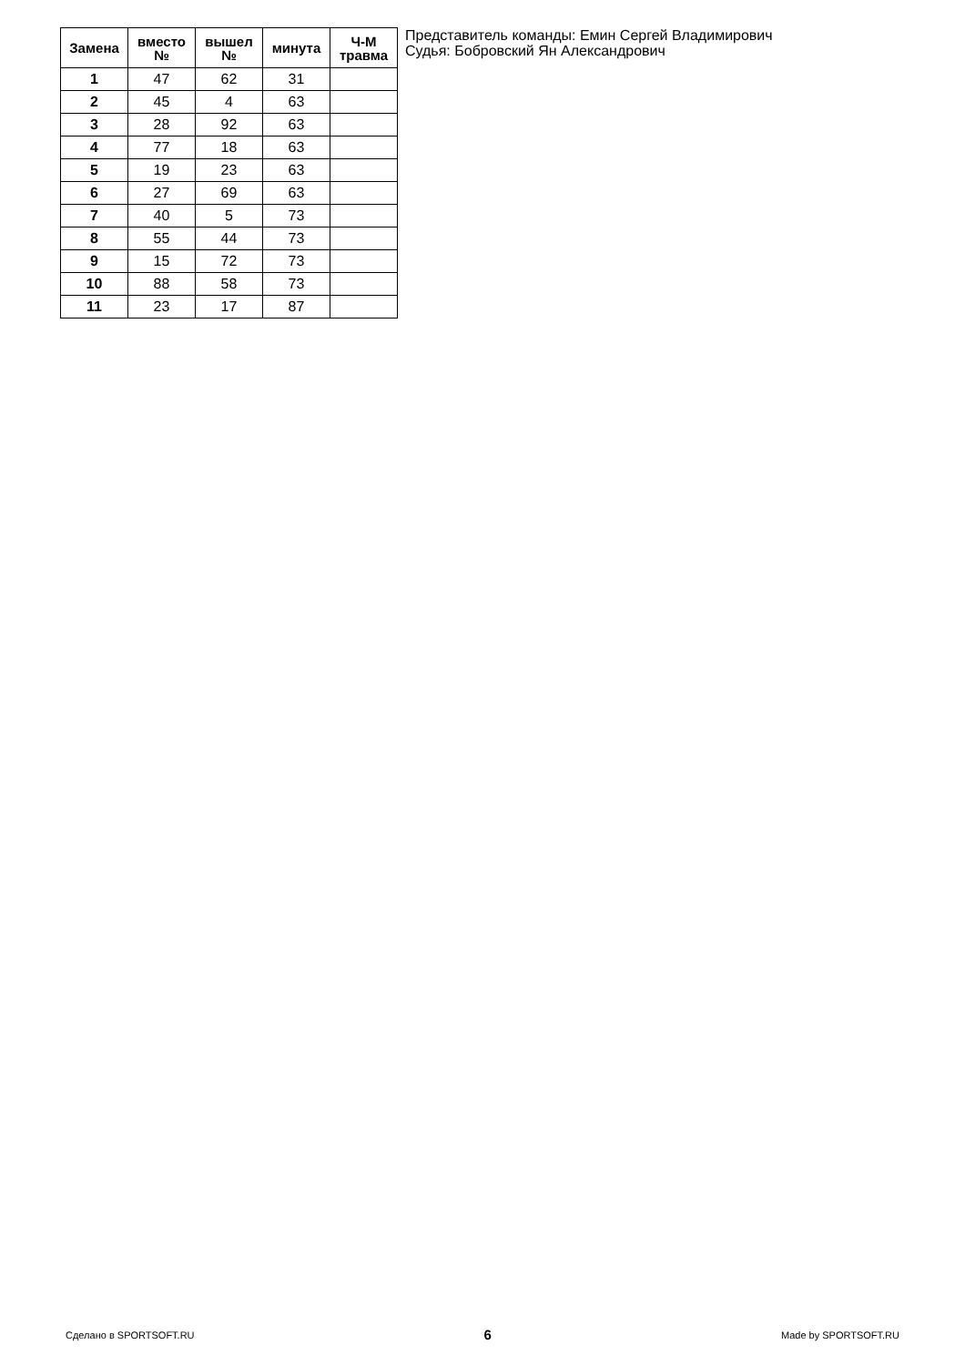| Замена | вместо № | вышел № | минута | Ч-М травма |
| --- | --- | --- | --- | --- |
| 1 | 47 | 62 | 31 | |
| 2 | 45 | 4 | 63 | |
| 3 | 28 | 92 | 63 | |
| 4 | 77 | 18 | 63 | |
| 5 | 19 | 23 | 63 | |
| 6 | 27 | 69 | 63 | |
| 7 | 40 | 5 | 73 | |
| 8 | 55 | 44 | 73 | |
| 9 | 15 | 72 | 73 | |
| 10 | 88 | 58 | 73 | |
| 11 | 23 | 17 | 87 | |
Представитель команды: Емин Сергей Владимирович
Судья: Бобровский Ян Александрович
Сделано в SPORTSOFT.RU 6 Made by SPORTSOFT.RU